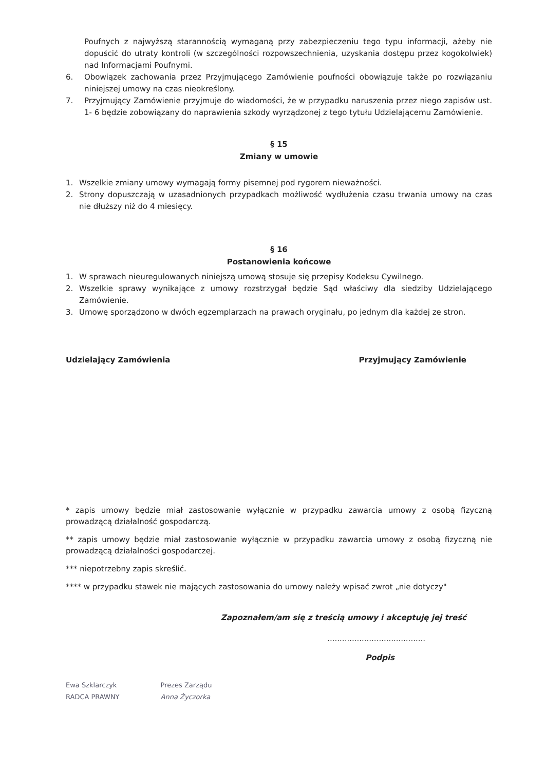Poufnych z najwyższą starannością wymaganą przy zabezpieczeniu tego typu informacji, ażeby nie dopuścić do utraty kontroli (w szczególności rozpowszechnienia, uzyskania dostępu przez kogokolwiek) nad Informacjami Poufnymi.
6. Obowiązek zachowania przez Przyjmującego Zamówienie poufności obowiązuje także po rozwiązaniu niniejszej umowy na czas nieokreślony.
7. Przyjmujący Zamówienie przyjmuje do wiadomości, że w przypadku naruszenia przez niego zapisów ust. 1- 6 będzie zobowiązany do naprawienia szkody wyrządzonej z tego tytułu Udzielającemu Zamówienie.
§ 15
Zmiany w umowie
1. Wszelkie zmiany umowy wymagają formy pisemnej pod rygorem nieważności.
2. Strony dopuszczają w uzasadnionych przypadkach możliwość wydłużenia czasu trwania umowy na czas nie dłuższy niż do 4 miesięcy.
§ 16
Postanowienia końcowe
1. W sprawach nieuregulowanych niniejszą umową stosuje się przepisy Kodeksu Cywilnego.
2. Wszelkie sprawy wynikające z umowy rozstrzygał będzie Sąd właściwy dla siedziby Udzielającego Zamówienie.
3. Umowę sporządzono w dwóch egzemplarzach na prawach oryginału, po jednym dla każdej ze stron.
Udzielający Zamówienia Przyjmujący Zamówienie
* zapis umowy będzie miał zastosowanie wyłącznie w przypadku zawarcia umowy z osobą fizyczną prowadzącą działalność gospodarczą.
** zapis umowy będzie miał zastosowanie wyłącznie w przypadku zawarcia umowy z osobą fizyczną nie prowadzącą działalności gospodarczej.
*** niepotrzebny zapis skreślić.
**** w przypadku stawek nie mających zastosowania do umowy należy wpisać zwrot „nie dotyczy"
Zapoznałem/am się z treścią umowy i akceptuję jej treść
........................................
Podpis
Ewa Szklarczyk
RADCA PRAWNY
Prezes Zarządu
Anna Życzorka